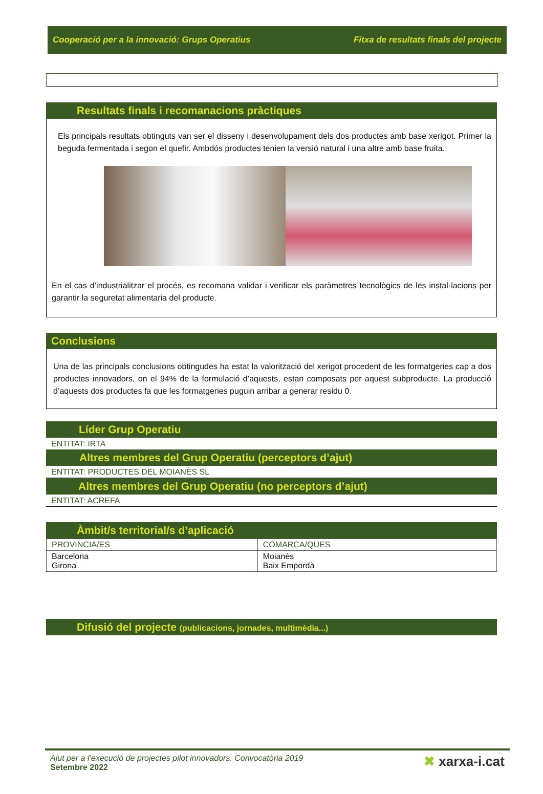Cooperació per a la innovació: Grups Operatius Fitxa de resultats finals del projecte
Resultats finals i recomanacions pràctiques
Els principals resultats obtinguts van ser el disseny i desenvolupament dels dos productes amb base xerigot. Primer la beguda fermentada i segon el quefir. Ambdós productes tenien la versió natural i una altre amb base fruita.
En el cas d’industrialitzar el procés, es recomana validar i verificar els paràmetres tecnològics de les instal·lacions per garantir la seguretat alimentaria del producte.
Conclusions
Una de las principals conclusions obtingudes ha estat la valorització del xerigot procedent de les formatgeries cap a dos productes innovadors, on el 94% de la formulació d’aquests, estan composats per aquest subproducte. La producció d’aquests dos productes fa que les formatgeries puguin arribar a generar residu 0.
Líder Grup Operatiu
ENTITAT: IRTA
Altres membres del Grup Operatiu (perceptors d’ajut)
ENTITAT: PRODUCTES DEL MOIANÈS SL
Altres membres del Grup Operatiu (no perceptors d’ajut)
ENTITAT: ACREFA
Àmbit/s territorial/s d’aplicació
| PROVINCIA/ES | COMARCA/QUES |
| Barcelona Girona | Moianès Baix Empordà |
Difusió del projecte (publicacions, jornades, multimèdia...)
Ajut per a l’execució de projectes pilot innovadors. Convocatòria 2019
Setembre 2022
✖ xarxa-i.cat